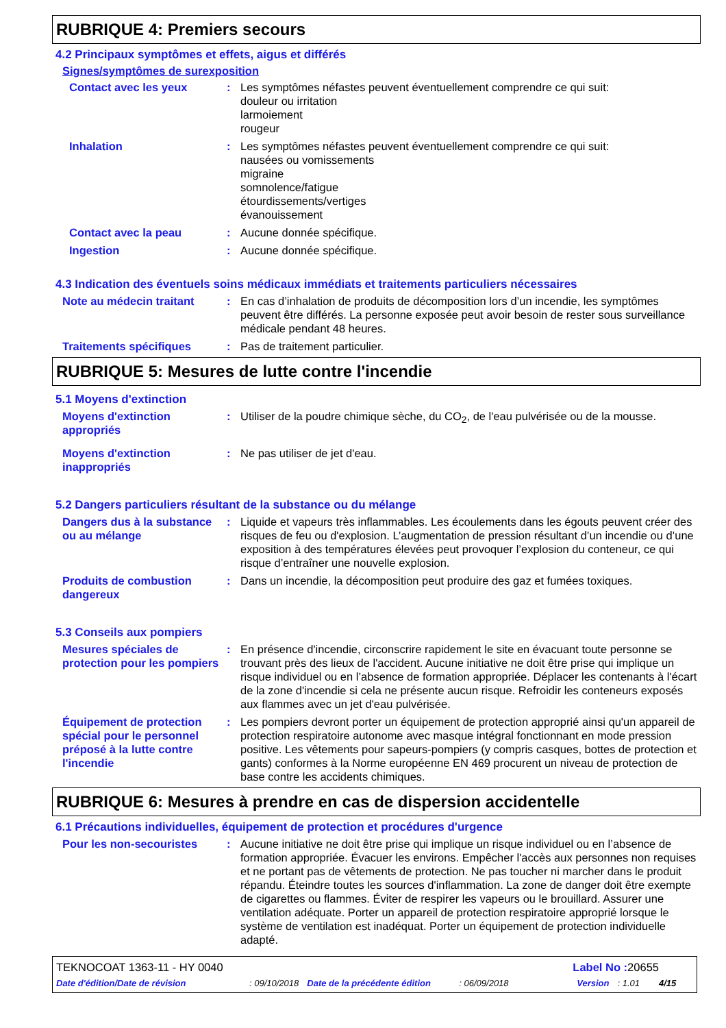RUBRIQUE 4: Premiers secours
4.2 Principaux symptômes et effets, aigus et différés
Signes/symptômes de surexposition
Contact avec les yeux : Les symptômes néfastes peuvent éventuellement comprendre ce qui suit:
douleur ou irritation
larmoiement
rougeur
Inhalation : Les symptômes néfastes peuvent éventuellement comprendre ce qui suit:
nausées ou vomissements
migraine
somnolence/fatigue
étourdissements/vertiges
évanouissement
Contact avec la peau : Aucune donnée spécifique.
Ingestion : Aucune donnée spécifique.
4.3 Indication des éventuels soins médicaux immédiats et traitements particuliers nécessaires
Note au médecin traitant : En cas d’inhalation de produits de décomposition lors d’un incendie, les symptômes peuvent être différés. La personne exposée peut avoir besoin de rester sous surveillance médicale pendant 48 heures.
Traitements spécifiques : Pas de traitement particulier.
RUBRIQUE 5: Mesures de lutte contre l'incendie
5.1 Moyens d'extinction
Moyens d'extinction appropriés
: Utiliser de la poudre chimique sèche, du CO<sub>2</sub>, de l'eau pulvérisée ou de la mousse.
Moyens d'extinction inappropriés
: Ne pas utiliser de jet d'eau.
5.2 Dangers particuliers résultant de la substance ou du mélange
Dangers dus à la substance ou au mélange
: Liquide et vapeurs très inflammables. Les écoulements dans les égouts peuvent créer des risques de feu ou d'explosion. L’augmentation de pression résultant d’un incendie ou d’une exposition à des températures élevées peut provoquer l’explosion du conteneur, ce qui risque d’entraîner une nouvelle explosion.
Produits de combustion dangereux
: Dans un incendie, la décomposition peut produire des gaz et fumées toxiques.
5.3 Conseils aux pompiers
Mesures spéciales de protection pour les pompiers
: En présence d'incendie, circonscrire rapidement le site en évacuant toute personne se trouvant près des lieux de l'accident. Aucune initiative ne doit être prise qui implique un risque individuel ou en l’absence de formation appropriée. Déplacer les contenants à l'écart de la zone d'incendie si cela ne présente aucun risque. Refroidir les conteneurs exposés aux flammes avec un jet d'eau pulvérisée.
Équipement de protection spécial pour le personnel préposé à la lutte contre l'incendie
: Les pompiers devront porter un équipement de protection approprié ainsi qu'un appareil de protection respiratoire autonome avec masque intégral fonctionnant en mode pression positive. Les vêtements pour sapeurs-pompiers (y compris casques, bottes de protection et gants) conformes à la Norme européenne EN 469 procurent un niveau de protection de base contre les accidents chimiques.
RUBRIQUE 6: Mesures à prendre en cas de dispersion accidentelle
6.1 Précautions individuelles, équipement de protection et procédures d'urgence
Pour les non-secouristes : Aucune initiative ne doit être prise qui implique un risque individuel ou en l’absence de formation appropriée. Évacuer les environs. Empêcher l'accès aux personnes non requises et ne portant pas de vêtements de protection. Ne pas toucher ni marcher dans le produit répandu. Éteindre toutes les sources d'inflammation. La zone de danger doit être exempte de cigarettes ou flammes. Éviter de respirer les vapeurs ou le brouillard. Assurer une ventilation adéquate. Porter un appareil de protection respiratoire approprié lorsque le système de ventilation est inadéquat. Porter un équipement de protection individuelle adapté.
TEKNOCOAT 1363-11 - HY 0040 Label No : 20655
Date d'édition/Date de révision: 09/10/2018 Date de la précédente édition: 06/09/2018 Version: 1.01 4/15